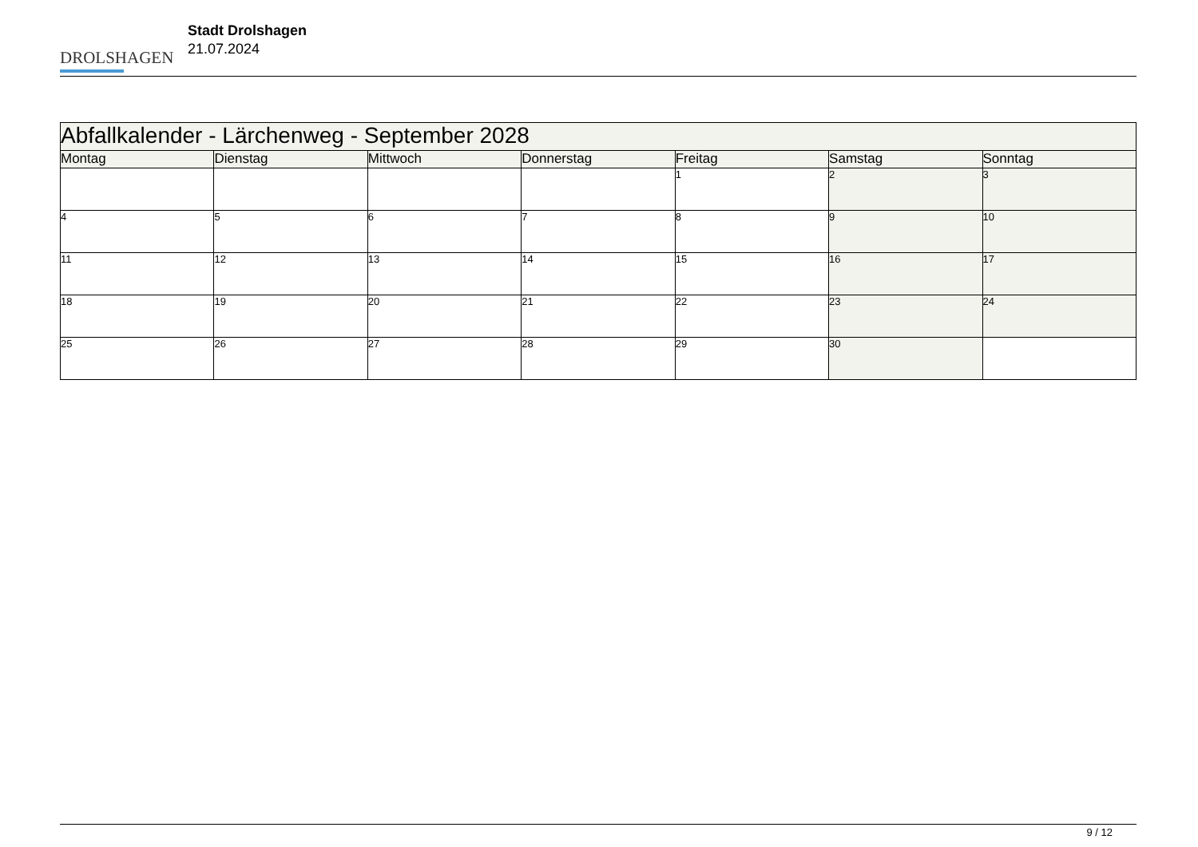DROLSHAGEN
Stadt Drolshagen
21.07.2024
| Abfallkalender - Lärchenweg - September 2028 | | | | | | |
| Montag | Dienstag | Mittwoch | Donnerstag | Freitag | Samstag | Sonntag |
| | | | | 1 | 2 | 3 |
| 4 | 5 | 6 | 7 | 8 | 9 | 10 |
| 11 | 12 | 13 | 14 | 15 | 16 | 17 |
| 18 | 19 | 20 | 21 | 22 | 23 | 24 |
| 25 | 26 | 27 | 28 | 29 | 30 | |
9 / 12